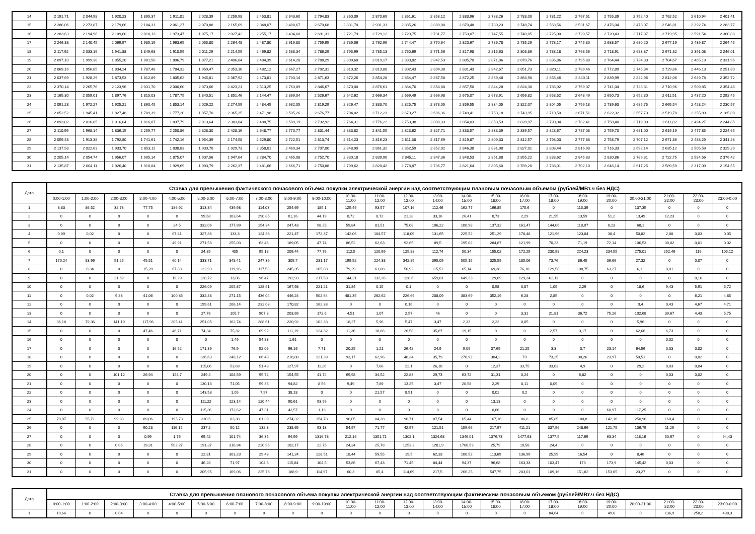| 14 | 2 191,71 | 2 044,98 | 1 920,23 | 1 895,37 | 1 911,01 | 2 028,39 | 2 259,98 | 2 453,81 | 2 643,60 | 2 794,83 | 2 860,09 | 2 870,69 | 2 861,61 | 2 858,12 | 2 883,96 | 2 788,26 | 2 783,00 | 2 781,22 | 2 767,51 | 2 755,39 | 2 752,40 | 2 762,52 | 2 610,94 | 2 401,41 |
| 15 | 2 286,06 | 2 273,87 | 2 179,66 | 2 104,31 | 2 061,27 | 2 070,88 | 2 165,69 | 2 348,07 | 2 488,67 | 2 670,68 | 2 831,70 | 2 931,31 | 2 885,26 | 2 889,08 | 2 870,48 | 2 780,23 | 2 748,74 | 2 568,56 | 2 531,67 | 2 476,04 | 2 473,07 | 2 546,81 | 2 392,74 | 2 283,77 |
| 16 | 2 283,63 | 2 194,96 | 2 109,60 | 2 018,13 | 1 973,47 | 1 975,17 | 2 027,42 | 2 255,17 | 2 434,60 | 2 691,31 | 2 721,79 | 2 729,12 | 2 729,75 | 2 731,77 | 2 753,07 | 2 747,55 | 2 740,05 | 2 725,00 | 2 720,57 | 2 720,43 | 2 717,97 | 2 719,95 | 2 591,54 | 2 360,88 |
| 17 | 2 246,33 | 2 140,45 | 2 069,97 | 1 985,19 | 1 963,65 | 2 055,80 | 2 264,48 | 2 487,80 | 2 619,80 | 2 759,95 | 2 739,56 | 2 762,96 | 2 744,47 | 2 770,64 | 2 820,67 | 2 786,78 | 2 785,29 | 2 778,17 | 2 745,80 | 2 688,57 | 2 680,20 | 2 677,19 | 2 439,87 | 2 264,45 |
| 18 | 2 117,92 | 2 033,19 | 1 941,88 | 1 849,68 | 1 910,59 | 2 011,29 | 2 214,59 | 2 469,82 | 2 588,34 | 2 786,29 | 2 795,99 | 2 785,13 | 2 760,69 | 2 771,56 | 2 817,98 | 2 815,63 | 2 803,86 | 2 788,18 | 2 763,56 | 2 718,91 | 2 683,87 | 2 671,32 | 2 391,08 | 2 246,01 |
| 19 | 2 097,10 | 1 999,38 | 1 855,20 | 1 801,56 | 1 806,79 | 1 977,21 | 2 406,84 | 2 484,39 | 2 614,28 | 2 788,29 | 2 809,68 | 2 819,17 | 2 833,82 | 2 842,53 | 2 885,70 | 2 871,96 | 2 870,76 | 2 836,86 | 2 795,88 | 2 764,44 | 2 734,33 | 2 704,67 | 2 465,19 | 2 331,96 |
| 20 | 2 069,16 | 1 956,85 | 1 834,24 | 1 787,48 | 1 784,32 | 1 959,47 | 2 353,10 | 2 482,12 | 2 667,27 | 2 792,31 | 2 810,32 | 2 813,88 | 2 802,43 | 2 804,38 | 2 831,43 | 2 842,67 | 2 851,73 | 2 820,11 | 2 789,46 | 2 772,89 | 2 745,34 | 2 729,86 | 2 446,13 | 2 251,80 |
| 21 | 2 037,69 | 1 928,29 | 1 873,53 | 1 812,89 | 1 805,62 | 1 945,81 | 2 367,92 | 2 473,81 | 2 733,14 | 2 871,63 | 2 872,26 | 2 854,28 | 2 854,47 | 2 867,58 | 2 872,25 | 2 869,48 | 2 864,90 | 2 856,46 | 2 840,11 | 2 839,99 | 2 822,96 | 2 812,06 | 2 649,78 | 2 352,72 |
| 22 | 2 370,14 | 2 265,76 | 2 123,96 | 2 031,70 | 2 000,60 | 2 073,66 | 2 423,21 | 2 513,25 | 2 763,89 | 2 846,67 | 2 870,00 | 2 876,61 | 2 864,70 | 2 854,88 | 2 857,50 | 2 844,28 | 2 824,30 | 2 786,92 | 2 769,37 | 2 741,04 | 2 728,81 | 2 710,96 | 2 509,85 | 2 354,48 |
| 23 | 2 165,30 | 2 059,01 | 1 897,76 | 1 815,03 | 1 787,75 | 1 840,51 | 1 851,46 | 2 144,47 | 2 369,04 | 2 526,67 | 2 642,62 | 2 666,34 | 2 669,49 | 2 666,98 | 2 675,07 | 2 673,91 | 2 656,82 | 2 653,52 | 2 648,49 | 2 650,73 | 2 652,30 | 2 611,51 | 2 437,20 | 2 292,45 |
| 24 | 2 091,28 | 1 972,27 | 1 925,21 | 1 860,45 | 1 853,14 | 2 026,22 | 2 274,59 | 2 484,45 | 2 682,05 | 2 819,29 | 2 826,47 | 2 833,70 | 2 825,75 | 2 878,05 | 2 859,55 | 2 834,05 | 2 822,07 | 2 804,05 | 2 756,18 | 2 739,63 | 2 685,75 | 2 665,54 | 2 428,24 | 2 230,57 |
| 25 | 2 052,52 | 1 945,41 | 1 827,48 | 1 789,39 | 1 777,20 | 1 957,70 | 2 365,35 | 2 471,98 | 2 505,26 | 2 676,77 | 2 704,02 | 2 712,23 | 2 670,27 | 2 696,36 | 2 749,41 | 2 753,18 | 2 743,95 | 2 710,50 | 2 671,51 | 2 622,32 | 2 557,73 | 2 519,78 | 2 355,89 | 2 185,80 |
| 26 | 2 093,02 | 2 016,85 | 1 916,04 | 1 816,07 | 1 837,79 | 2 013,64 | 2 383,04 | 2 488,75 | 2 589,19 | 2 732,92 | 2 764,31 | 2 776,22 | 2 753,38 | 2 808,33 | 2 854,03 | 2 853,53 | 2 828,97 | 2 790,04 | 2 782,41 | 2 758,40 | 2 719,09 | 2 611,82 | 2 494,27 | 2 244,85 |
| 27 | 2 110,99 | 1 968,14 | 1 836,15 | 2 259,77 | 2 250,86 | 2 328,30 | 2 428,16 | 2 648,77 | 2 770,77 | 2 831,44 | 2 833,82 | 2 841,55 | 2 823,62 | 2 827,71 | 2 833,57 | 2 833,39 | 2 839,57 | 2 823,67 | 2 787,08 | 2 759,70 | 2 681,00 | 2 619,19 | 2 477,85 | 2 224,65 |
| 28 | 2 059,48 | 1 913,38 | 1 792,80 | 1 741,61 | 1 742,16 | 1 954,39 | 2 174,58 | 2 529,80 | 2 722,51 | 2 813,74 | 2 814,23 | 2 816,23 | 2 811,38 | 2 817,69 | 2 819,87 | 2 809,33 | 2 812,57 | 2 798,03 | 2 777,88 | 2 758,79 | 2 707,12 | 2 671,86 | 2 488,29 | 2 341,23 |
| 29 | 2 137,58 | 2 022,63 | 1 933,70 | 1 853,11 | 1 838,83 | 1 930,70 | 1 929,73 | 2 358,01 | 2 469,34 | 2 707,00 | 2 848,90 | 2 861,32 | 2 852,59 | 2 852,02 | 2 846,38 | 2 831,98 | 2 827,01 | 2 808,44 | 2 816,98 | 2 716,33 | 2 692,14 | 2 635,12 | 2 505,59 | 2 329,29 |
| 30 | 2 205,14 | 2 054,74 | 1 956,07 | 1 905,14 | 1 875,07 | 1 907,56 | 1 947,64 | 2 284,70 | 2 465,08 | 2 752,70 | 2 830,18 | 2 839,90 | 2 845,11 | 2 847,36 | 2 848,53 | 2 851,88 | 2 855,22 | 2 833,62 | 2 845,83 | 2 830,86 | 2 789,31 | 2 722,75 | 2 584,56 | 2 376,42 |
| 31 | 2 135,87 | 2 004,11 | 1 926,40 | 1 910,84 | 1 929,69 | 1 993,79 | 2 262,37 | 2 481,66 | 2 666,71 | 2 750,88 | 2 799,62 | 2 820,42 | 2 778,87 | 2 736,77 | 2 821,64 | 2 805,60 | 2 789,20 | 2 733,01 | 2 702,10 | 2 646,14 | 2 617,25 | 2 589,59 | 2 317,09 | 2 154,55 |
| Дата | Ставка для превышения фактического почасового объема покупки электрической энергии над соответствующим плановым почасовым объемом (рублей/МВт.ч без НДС) | | | | | | | | | | | | | | | | | | | | | | | |
| --- | --- | --- | --- | --- | --- | --- | --- | --- | --- | --- | --- | --- | --- | --- | --- | --- | --- | --- | --- | --- | --- | --- | --- | --- |
| | 0:00-1:00 | 1:00-2:00 | 2:00-3:00 | 3:00-4:00 | 4:00-5:00 | 5:00-6:00 | 6:00-7:00 | 7:00-8:00 | 8:00-9:00 | 9:00-10:00 | 10:00- 11:00 | 11:00- 12:00 | 12:00- 13:00 | 13:00- 14:00 | 14:00- 15:00 | 15:00- 16:00 | 16:00- 17:00 | 17:00- 18:00 | 18:00- 19:00 | 19:00- 20:00 | 20:00-21:00 | 21:00- 22:00 | 22:00- 23:00 | 23:00-0:00 |
| 1 | 3,83 | 86,52 | 32,73 | 77,75 | 186,92 | 313,34 | 439,98 | 114,03 | 254,69 | 185,1 | 125,49 | 93,57 | 107,16 | 112,46 | 162,77 | 166,85 | 175,6 | 0 | 115,39 | 0 | 137,35 | 0 | 0 | 0 |
| 2 | 0 | 0 | 0 | 0 | 0 | 99,68 | 103,64 | 290,85 | 81,16 | 44,19 | 0,72 | 8,72 | 21,28 | 33,16 | 26,41 | 8,73 | 2,29 | 21,95 | 13,59 | 51,2 | 13,49 | 12,23 | 0 | 0 |
| 3 | 0 | 0 | 0 | 0 | 24,5 | 332,06 | 177,99 | 154,34 | 247,43 | 98,25 | 59,84 | 81,51 | 75,08 | 106,22 | 100,98 | 137,32 | 161,47 | 144,06 | 118,07 | 0,23 | 68,1 | 0 | 0 | 0 |
| 4 | 0,09 | 0,02 | 0 | 0 | 67,41 | 327,86 | 133,3 | 124,33 | 221,47 | 172,37 | 142,06 | 104,57 | 118,09 | 131,65 | 225,52 | 251,29 | 178,48 | 121,96 | 123,84 | 38,4 | 50,82 | 2,88 | 0,03 | 0,05 |
| 5 | 0 | 0 | 0 | 0 | 49,91 | 271,58 | 255,03 | 63,46 | 189,05 | 47,74 | 86,52 | 62,63 | 92,65 | 89,5 | 195,02 | 284,87 | 121,99 | 70,23 | 71,19 | 72,14 | 106,53 | 30,02 | 0,01 | 0,02 |
| 6 | 0,1 | 0 | 0 | 0 | 0 | 24,85 | 405 | 95,18 | 209,44 | 77,76 | 112,5 | 120,69 | 125,88 | 112,74 | 50,34 | 155,02 | 172,29 | 230,98 | 224,23 | 234,55 | 275,01 | 252,46 | 116 | 105,12 |
| 7 | 170,24 | 83,96 | 51,25 | 45,51 | 60,14 | 333,71 | 348,41 | 247,36 | 305,7 | 231,17 | 199,52 | 224,38 | 342,85 | 395,09 | 505,15 | 325,59 | 185,06 | 73,76 | 86,45 | 36,66 | 27,32 | 0 | 0,07 | 0 |
| 8 | 0 | 0,34 | 0 | 15,28 | 67,88 | 122,93 | 119,96 | 117,53 | 245,35 | 105,88 | 79,29 | 61,08 | 56,92 | 115,51 | 65,14 | 69,38 | 76,18 | 129,58 | 108,75 | 63,27 | 6,11 | 0,01 | 0 | 0 |
| 9 | 0 | 0 | 21,69 | 0 | 19,29 | 128,72 | 13,06 | 96,47 | 192,93 | 217,53 | 144,21 | 132,26 | 128,6 | 659,81 | 649,23 | 129,69 | 129,24 | 62,11 | 0 | 0 | 0 | 0 | 0,16 | 0 |
| 10 | 0 | 0 | 0 | 0 | 0 | 226,09 | 205,87 | 128,91 | 167,98 | 221,21 | 31,84 | 0,15 | 0,1 | 0 | 0 | 0,58 | 0,87 | 1,09 | 2,29 | 0 | 18,6 | 9,43 | 5,91 | 5,72 |
| 11 | 0 | 0,02 | 9,83 | 41,06 | 100,86 | 332,88 | 271,15 | 436,04 | 446,24 | 502,64 | 481,35 | 262,62 | 226,69 | 208,09 | 383,69 | 352,19 | 6,28 | 2,85 | 0 | 0 | 0 | 0 | 6,21 | 4,85 |
| 12 | 0 | 0 | 0 | 0 | 0 | 199,61 | 206,14 | 232,03 | 170,82 | 162,38 | 0 | 0 | 0,16 | 0 | 0 | 0 | 0 | 0 | 0 | 0 | 0,4 | 0,43 | 4,67 | 4,71 |
| 13 | 0 | 0 | 0 | 0 | 0 | 27,76 | 105,7 | 907,8 | 203,69 | 172,6 | 4,51 | 1,07 | 2,57 | 46 | 0 | 0 | 3,31 | 21,81 | 36,72 | 75,26 | 102,68 | 39,67 | 4,43 | 5,75 |
| 14 | 36,18 | 79,36 | 141,19 | 117,96 | 205,41 | 251,05 | 162,74 | 288,61 | 220,92 | 102,33 | 18,27 | 5,96 | 5,47 | 3,47 | 2,33 | 2,22 | 0,05 | 0 | 0 | 0 | 5,96 | 0 | 0 | 0 |
| 15 | 0 | 0 | 0 | 47,46 | 46,71 | 74,34 | 75,32 | 69,92 | 111,19 | 124,32 | 11,36 | 10,66 | 26,58 | 35,87 | 19,15 | 0 | 0 | 2,57 | 0,17 | 0 | 62,66 | 6,73 | 0 | 0 |
| 16 | 0 | 0 | 0 | 0 | 0 | 0 | 1,49 | 54,83 | 1,61 | 0 | 0 | 0 | 0 | 0 | 0 | 0 | 0 | 0 | 0 | 0 | 0 | 0,02 | 0 | 0 |
| 17 | 0 | 0 | 0 | 0 | 16,52 | 171,39 | 76,9 | 52,06 | 96,16 | 7,71 | 20,25 | 1,21 | 26,42 | 24,9 | 9,09 | 37,69 | 21,25 | 3,3 | 0,7 | 23,14 | 64,56 | 0,03 | 0,02 | 0 |
| 18 | 0 | 0 | 0 | 0 | 0 | 136,63 | 248,12 | 66,43 | 218,88 | 121,39 | 93,17 | 62,96 | 40,34 | 35,79 | 270,92 | 304,2 | 79 | 73,25 | 38,26 | 23,97 | 50,51 | 0 | 0,02 | 0 |
| 19 | 0 | 0 | 0 | 0 | 0 | 115,06 | 53,69 | 51,43 | 127,97 | 11,26 | 0 | 7,66 | 22,1 | 26,18 | 0 | 12,37 | 33,75 | 33,03 | 4,9 | 0 | 29,2 | 0,03 | 0,04 | 0 |
| 20 | 0 | 0 | 101,12 | 26,94 | 148,7 | 249,4 | 108,59 | 95,72 | 154,55 | 41,74 | 69,98 | 34,52 | 22,83 | 29,73 | 63,72 | 31,31 | 0,24 | 0 | 6,82 | 0 | 0 | 0,03 | 0,02 | 0 |
| 21 | 0 | 0 | 0 | 0 | 0 | 130,13 | 71,05 | 59,35 | 94,82 | 8,56 | 9,49 | 7,89 | 13,25 | 3,47 | 20,58 | 2,29 | 0,11 | 0,09 | 0 | 0 | 0 | 0 | 0 | 0 |
| 22 | 0 | 0 | 0 | 0 | 0 | 143,53 | 1,05 | 7,97 | 38,18 | 0 | 0 | 21,57 | 8,51 | 0 | 0 | 0,01 | 0,2 | 0 | 0 | 0 | 0 | 0 | 0 | 0 |
| 23 | 0 | 0 | 0 | 0 | 0 | 111,22 | 123,14 | 120,44 | 90,61 | 93,59 | 0 | 0 | 0 | 0 | 0 | 13,13 | 0 | 0 | 0 | 0 | 0 | 0 | 0 | 0 |
| 24 | 0 | 0 | 0 | 0 | 0 | 115,36 | 172,62 | 47,31 | 42,57 | 1,13 | 0 | 0 | 0 | 0 | 0 | 0,66 | 0 | 0 | 0 | 60,97 | 117,25 | 0 | 0 | 0 |
| 25 | 70,07 | 55,71 | 99,98 | 89,06 | 195,78 | 310,5 | 83,38 | 61,39 | 274,32 | 154,78 | 96,05 | 84,28 | 90,71 | 87,54 | 65,44 | 167,16 | 86,6 | 85,85 | 100,8 | 142,16 | 250,96 | 160,4 | 0 | 0 |
| 26 | 0 | 0 | 0 | 90,23 | 116,15 | 237,2 | 50,12 | 132,3 | 238,65 | 93,13 | 54,97 | 71,77 | 42,97 | 121,51 | 159,66 | 217,97 | 411,21 | 337,96 | 248,66 | 121,75 | 106,79 | 11,29 | 0 | 0 |
| 27 | 0 | 0 | 0 | 0,99 | 1,76 | 69,42 | 101,74 | 36,35 | 94,99 | 1316,78 | 212,16 | 1351,71 | 1302,1 | 1324,68 | 1346,01 | 1376,73 | 1477,63 | 1377,5 | 117,69 | 63,34 | 118,16 | 50,97 | 0 | 94,43 |
| 28 | 0 | 0 | 0,06 | 19,31 | 502,27 | 191,37 | 316,94 | 220,95 | 102,17 | 22,75 | 24,34 | 25,78 | 1253,3 | 1281,9 | 1700,53 | 25,79 | 10,58 | 24,4 | 0 | 0 | 0 | 0 | 0 | 0 |
| 29 | 0 | 0 | 0 | 0 | 0 | 22,81 | 303,23 | 29,43 | 141,24 | 128,51 | 18,44 | 59,55 | 19,5 | 62,33 | 100,52 | 113,69 | 136,99 | 25,99 | 16,54 | 0 | 8,46 | 0 | 0 | 0 |
| 30 | 0 | 0 | 0 | 0 | 0 | 46,28 | 71,97 | 104,6 | 115,84 | 104,5 | 53,86 | 67,43 | 71,45 | 84,44 | 94,37 | 96,68 | 163,33 | 103,47 | 173 | 173,9 | 145,42 | 0,03 | 0 | 0 |
| 31 | 0 | 0 | 0 | 0 | 0 | 205,95 | 169,06 | 225,76 | 188,9 | 114,97 | 60,3 | 85,4 | 114,69 | 217,5 | 266,25 | 547,75 | 283,01 | 109,16 | 151,82 | 153,05 | 23,27 | 0 | 0 | 0 |
| Дата | Ставка для превышения планового почасового объема покупки электрической энергии над соответствующим фактическим почасовым объемом (рублей/МВт.ч без НДС) | | | | | | | | | | | | | | | | | | | | | | | |
| --- | --- | --- | --- | --- | --- | --- | --- | --- | --- | --- | --- | --- | --- | --- | --- | --- | --- | --- | --- | --- | --- | --- | --- | --- |
| | 0:00-1:00 | 1:00-2:00 | 2:00-3:00 | 3:00-4:00 | 4:00-5:00 | 5:00-6:00 | 6:00-7:00 | 7:00-8:00 | 8:00-9:00 | 9:00-10:00 | 10:00- 11:00 | 11:00- 12:00 | 12:00- 13:00 | 13:00- 14:00 | 14:00- 15:00 | 15:00- 16:00 | 16:00- 17:00 | 17:00- 18:00 | 18:00- 19:00 | 19:00- 20:00 | 20:00-21:00 | 21:00- 22:00 | 22:00- 23:00 | 23:00-0:00 |
| 1 | 10,66 | 0 | 0,04 | 0 | 0 | 0 | 0 | 0 | 0 | 0 | 0 | 0 | 0 | 0 | 0 | 0 | 0 | 84,64 | 0 | 49,6 | 0 | 136,9 | 258,2 | 438,3 |